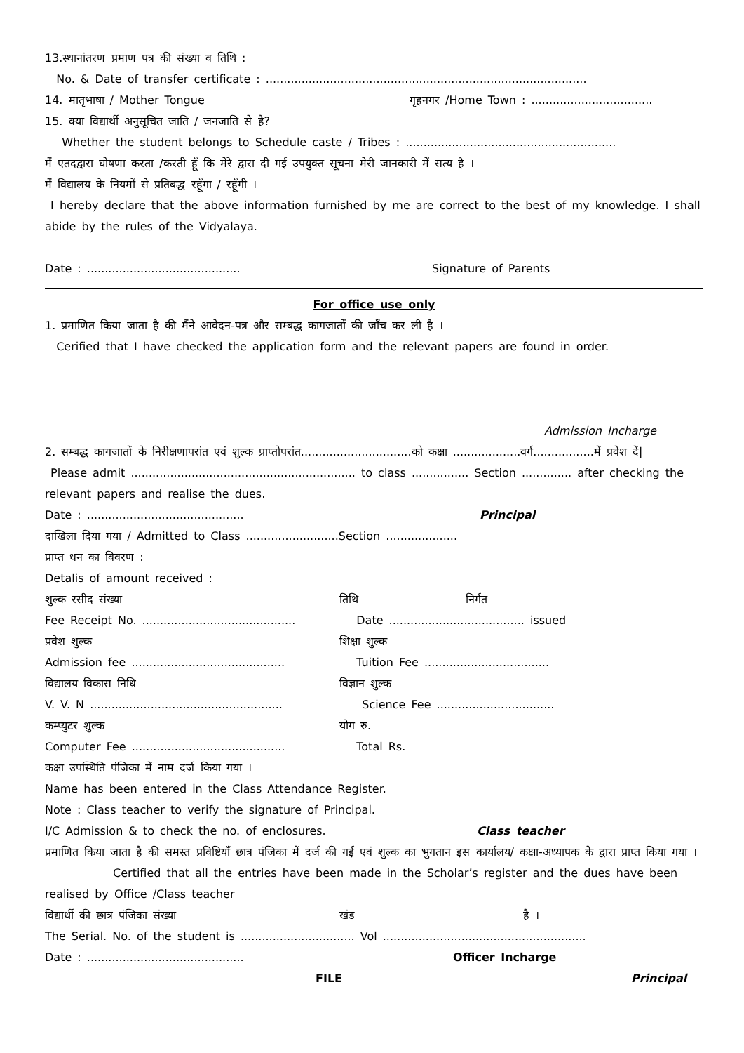13.स्थानांतरण प्रमाण पत्र की संख्या व तिथि :
No. & Date of transfer certificate : ..........................................................................................
14. मातृभाषा / Mother Tongue गृहनगर /Home Town : ..................................
15. क्या विद्यार्थी अनुसूचित जाति / जनजाति से है?
Whether the student belongs to Schedule caste / Tribes : ...........................................................
मैं एतदद्वारा घोषणा करता /करती हूँ कि मेरे द्वारा दी गई उपयुक्त सूचना मेरी जानकारी में सत्य है ।
मैं विद्यालय के नियमों से प्रतिबद्ध रहूँगा / रहूँगी ।
I hereby declare that the above information furnished by me are correct to the best of my knowledge. I shall abide by the rules of the Vidyalaya.
Date : ........................................... Signature of Parents
For office use only
1. प्रमाणित किया जाता है की मैंने आवेदन-पत्र और सम्बद्ध कागजातों की जाँच कर ली है ।
Cerified that I have checked the application form and the relevant papers are found in order.
Admission Incharge
2. सम्बद्ध कागजातों के निरीक्षणापरांत एवं शुल्क प्राप्तोपरांत...............................को कक्षा ...................वर्ग.................में प्रवेश दें|
Please admit ............................................................... to class ................ Section .............. after checking the relevant papers and realise the dues.
Date : ............................................ Principal
दाखिला दिया गया / Admitted to Class ..........................Section ....................
प्राप्त धन का विवरण :
Detalis of amount received :
शुल्क रसीद संख्या तिथि निर्गत
Fee Receipt No. ........................................... Date ...................................... issued
प्रवेश शुल्क शिक्षा शुल्क
Admission fee ........................................... Tuition Fee ...................................
विद्यालय विकास निधि विज्ञान शुल्क
V. V. N ...................................................... Science Fee .................................
कम्प्युटर शुल्क योग रु.
Computer Fee ........................................... Total Rs.
कक्षा उपस्थिति पंजिका में नाम दर्ज किया गया ।
Name has been entered in the Class Attendance Register.
Note : Class teacher to verify the signature of Principal.
I/C Admission & to check the no. of enclosures. Class teacher
प्रमाणित किया जाता है की समस्त प्रविष्टियाँ छात्र पंजिका में दर्ज की गई एवं शुल्क का भुगतान इस कार्यालय/ कक्षा-अध्यापक के द्वारा प्राप्त किया गया ।
Certified that all the entries have been made in the Scholar’s register and the dues have been realised by Office /Class teacher
विद्यार्थी की छात्र पंजिका संख्या खंड है ।
The Serial. No. of the student is ................................ Vol .........................................................
Date : ............................................ Officer Incharge
FILE Principal